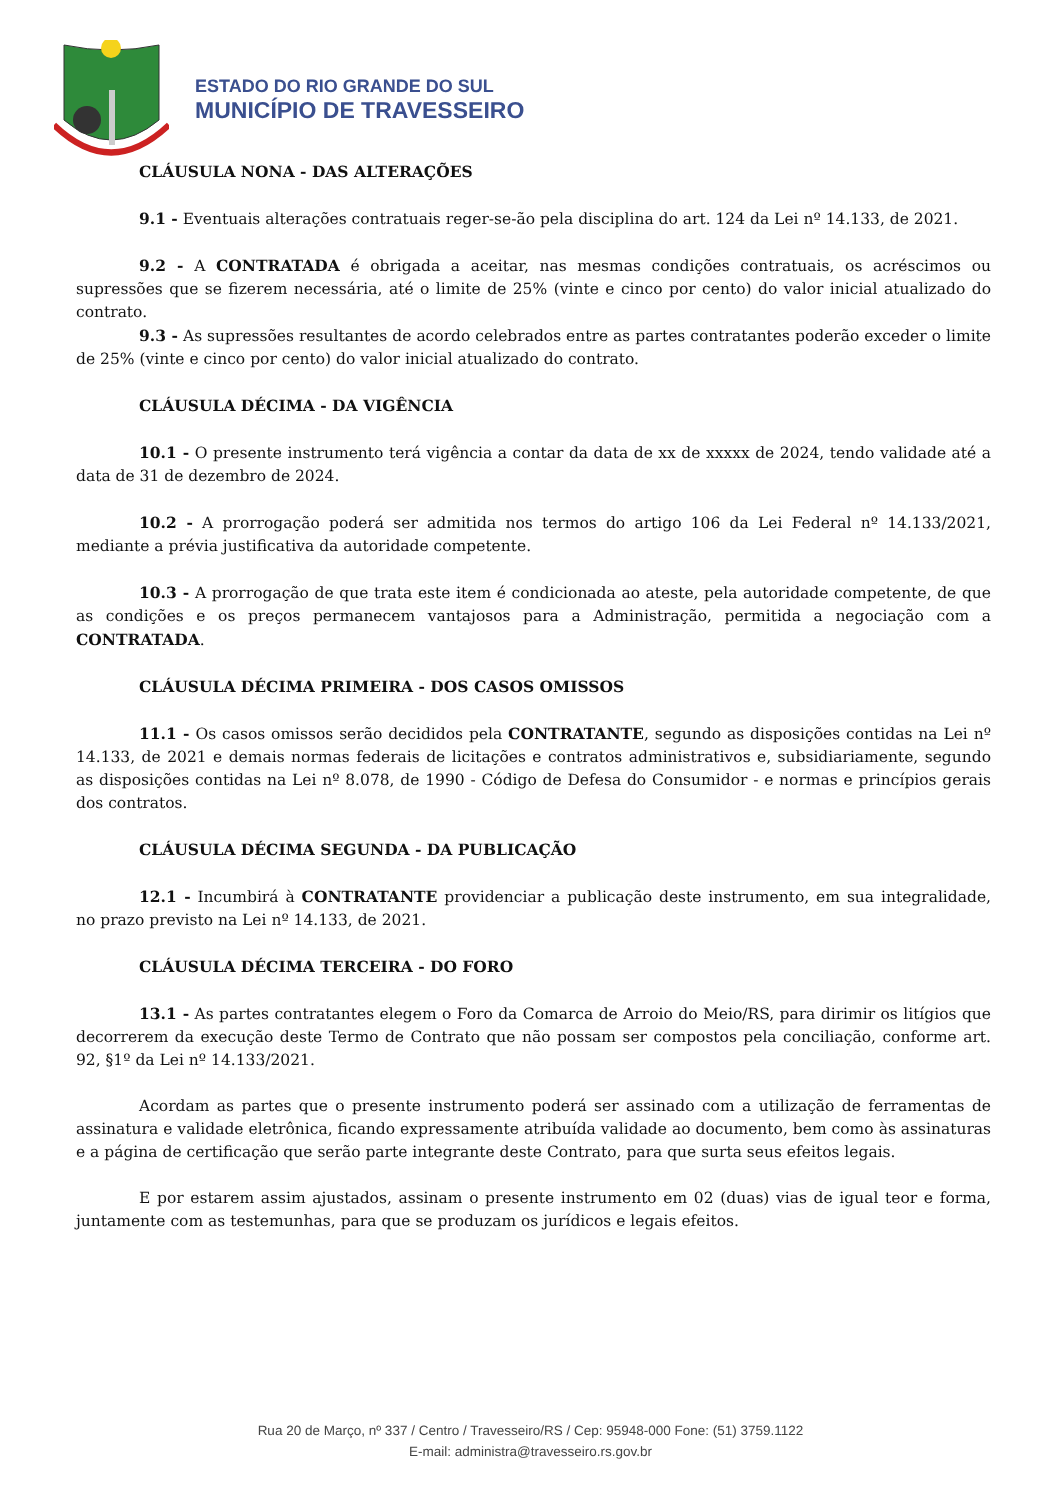ESTADO DO RIO GRANDE DO SUL
MUNICÍPIO DE TRAVESSEIRO
CLÁUSULA NONA - DAS ALTERAÇÕES
9.1 - Eventuais alterações contratuais reger-se-ão pela disciplina do art. 124 da Lei nº 14.133, de 2021.
9.2 - A CONTRATADA é obrigada a aceitar, nas mesmas condições contratuais, os acréscimos ou supressões que se fizerem necessária, até o limite de 25% (vinte e cinco por cento) do valor inicial atualizado do contrato.
9.3 - As supressões resultantes de acordo celebrados entre as partes contratantes poderão exceder o limite de 25% (vinte e cinco por cento) do valor inicial atualizado do contrato.
CLÁUSULA DÉCIMA - DA VIGÊNCIA
10.1 - O presente instrumento terá vigência a contar da data de xx de xxxxx de 2024, tendo validade até a data de 31 de dezembro de 2024.
10.2 - A prorrogação poderá ser admitida nos termos do artigo 106 da Lei Federal nº 14.133/2021, mediante a prévia justificativa da autoridade competente.
10.3 - A prorrogação de que trata este item é condicionada ao ateste, pela autoridade competente, de que as condições e os preços permanecem vantajosos para a Administração, permitida a negociação com a CONTRATADA.
CLÁUSULA DÉCIMA PRIMEIRA - DOS CASOS OMISSOS
11.1 - Os casos omissos serão decididos pela CONTRATANTE, segundo as disposições contidas na Lei nº 14.133, de 2021 e demais normas federais de licitações e contratos administrativos e, subsidiariamente, segundo as disposições contidas na Lei nº 8.078, de 1990 - Código de Defesa do Consumidor - e normas e princípios gerais dos contratos.
CLÁUSULA DÉCIMA SEGUNDA - DA PUBLICAÇÃO
12.1 - Incumbirá à CONTRATANTE providenciar a publicação deste instrumento, em sua integralidade, no prazo previsto na Lei nº 14.133, de 2021.
CLÁUSULA DÉCIMA TERCEIRA - DO FORO
13.1 - As partes contratantes elegem o Foro da Comarca de Arroio do Meio/RS, para dirimir os litígios que decorrerem da execução deste Termo de Contrato que não possam ser compostos pela conciliação, conforme art. 92, §1º da Lei nº 14.133/2021.
Acordam as partes que o presente instrumento poderá ser assinado com a utilização de ferramentas de assinatura e validade eletrônica, ficando expressamente atribuída validade ao documento, bem como às assinaturas e a página de certificação que serão parte integrante deste Contrato, para que surta seus efeitos legais.
E por estarem assim ajustados, assinam o presente instrumento em 02 (duas) vias de igual teor e forma, juntamente com as testemunhas, para que se produzam os jurídicos e legais efeitos.
Rua 20 de Março, nº 337 / Centro / Travesseiro/RS / Cep: 95948-000 Fone: (51) 3759.1122
E-mail: administra@travesseiro.rs.gov.br